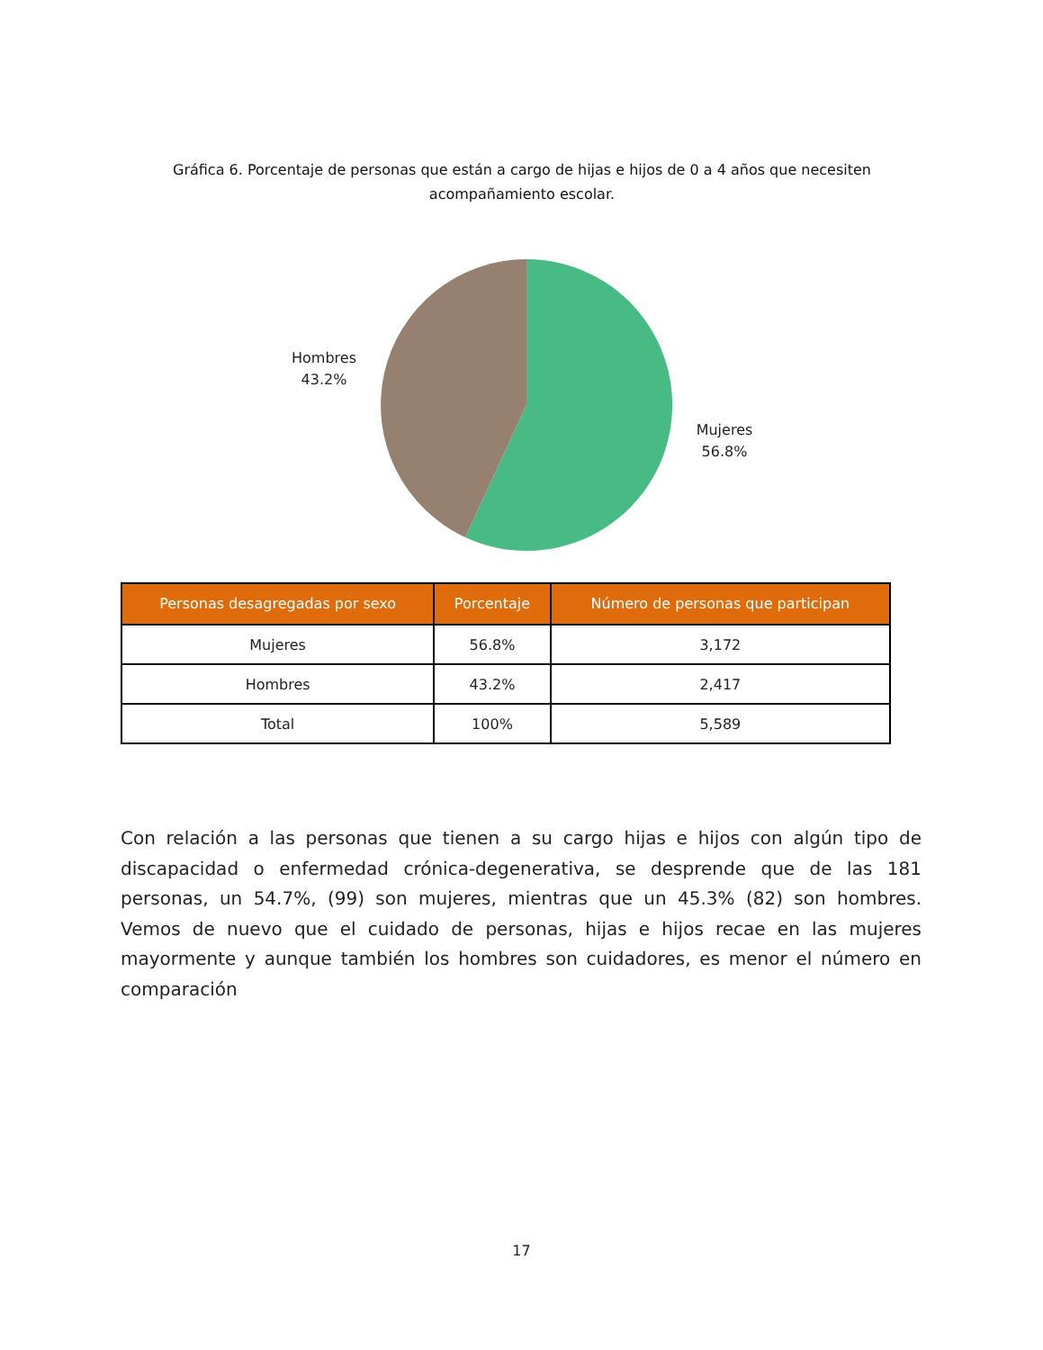Gráfica 6. Porcentaje de personas que están a cargo de hijas e hijos de 0 a 4 años que necesiten acompañamiento escolar.
Hombres
43.2%
Mujeres
56.8%
| Personas desagregadas por sexo | Porcentaje | Número de personas que participan |
| --- | --- | --- |
| Mujeres | 56.8% | 3,172 |
| Hombres | 43.2% | 2,417 |
| Total | 100% | 5,589 |
Con relación a las personas que tienen a su cargo hijas e hijos con algún tipo de discapacidad o enfermedad crónica-degenerativa, se desprende que de las 181 personas, un 54.7%, (99) son mujeres, mientras que un 45.3% (82) son hombres. Vemos de nuevo que el cuidado de personas, hijas e hijos recae en las mujeres mayormente y aunque también los hombres son cuidadores, es menor el número en comparación
17